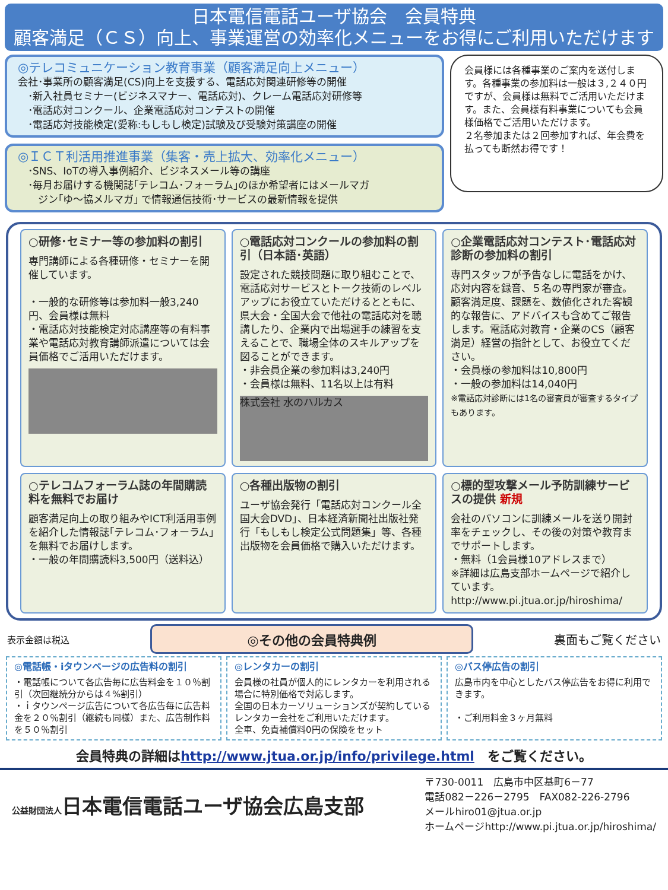日本電信電話ユーザ協会　会員特典
顧客満足（ＣＳ）向上、事業運営の効率化メニューをお得にご利用いただけます
◎テレコミュニケーション教育事業（顧客満足向上メニュー）
会社･事業所の顧客満足(CS)向上を支援する、電話応対関連研修等の開催
　･新入社員セミナー(ビジネスマナー、電話応対)、クレーム電話応対研修等
　･電話応対コンクール、企業電話応対コンテストの開催
　･電話応対技能検定(愛称:もしもし検定)試験及び受験対策講座の開催
◎ＩＣＴ利活用推進事業（集客・売上拡大、効率化メニュー）
　･SNS、IoTの導入事例紹介、ビジネスメール等の講座
　･毎月お届けする機関誌｢テレコム･フォーラム｣のほか希望者にはメールマガ
　　ジン｢ゆ～協メルマガ｣ で情報通信技術･サービスの最新情報を提供
会員様には各種事業のご案内を送付します。各種事業の参加料は一般は３,２４０円ですが、会員様は無料でご活用いただけます。また、会員様有料事業についても会員様価格でご活用いただけます。
２名参加または２回参加すれば、年会費を払っても断然お得です！
○研修･セミナー等の参加料の割引
専門講師による各種研修・セミナーを開催しています。
・一般的な研修等は参加料一般3,240円、会員様は無料
・電話応対技能検定対応講座等の有料事業や電話応対教育講師派遣については会員価格でご活用いただけます。
○電話応対コンクールの参加料の割引（日本語･英語）
設定された競技問題に取り組むことで、電話応対サービスとトーク技術のレベルアップにお役立ていただけるとともに、県大会・全国大会で他社の電話応対を聴講したり、企業内で出場選手の練習を支えることで、職場全体のスキルアップを図ることができます。
・非会員企業の参加料は3,240円
・会員様は無料、11名以上は有料
株式会社 水のハルカス
○企業電話応対コンテスト･電話応対診断の参加料の割引
専門スタッフが予告なしに電話をかけ、応対内容を録音、５名の専門家が審査。顧客満足度、課題を、数値化された客観的な報告に、アドバイスも含めてご報告します。電話応対教育・企業のCS（顧客満足）経営の指針として、お役立てください。
・会員様の参加料は10,800円
・一般の参加料は14,040円
※電話応対診断には1名の審査員が審査するタイプもあります。
○テレコムフォーラム誌の年間購読料を無料でお届け
顧客満足向上の取り組みやICT利活用事例を紹介した情報誌｢テレコム･フォーラム｣を無料でお届けします。
・一般の年間購読料3,500円（送料込）
○各種出版物の割引
ユーザ協会発行「電話応対コンクール全国大会DVD」、日本経済新聞社出版社発行「もしもし検定公式問題集」等、各種出版物を会員価格で購入いただけます。
○標的型攻撃メール予防訓練サービスの提供 新規
会社のパソコンに訓練メールを送り開封率をチェックし、その後の対策や教育までサポートします。
・無料（1会員様10アドレスまで）
※詳細は広島支部ホームページで紹介しています。
http://www.pi.jtua.or.jp/hiroshima/
表示金額は税込 ◎その他の会員特典例 裏面もご覧ください
◎電話帳・iタウンページの広告料の割引
・電話帳について各広告毎に広告料金を１０％割引（次回継続分からは４%割引）
・ｉタウンページ広告について各広告毎に広告料金を２０％割引（継続も同様）また、広告制作料を５０％割引
◎レンタカーの割引
会員様の社員が個人的にレンタカーを利用される場合に特別価格で対応します。
全国の日本カーソリューションズが契約しているレンタカー会社をご利用いただけます。
全車、免責補償料0円の保険をセット
◎バス停広告の割引
広島市内を中心としたバス停広告をお得に利用できます。
・ご利用料金３ヶ月無料
会員特典の詳細はhttp://www.jtua.or.jp/info/privilege.html　をご覧ください。
公益財団法人日本電信電話ユーザ協会広島支部
〒730-0011　広島市中区基町6－77
電話082－226－2795　FAX082-226-2796
メールhiro01@jtua.or.jp
ホームページhttp://www.pi.jtua.or.jp/hiroshima/